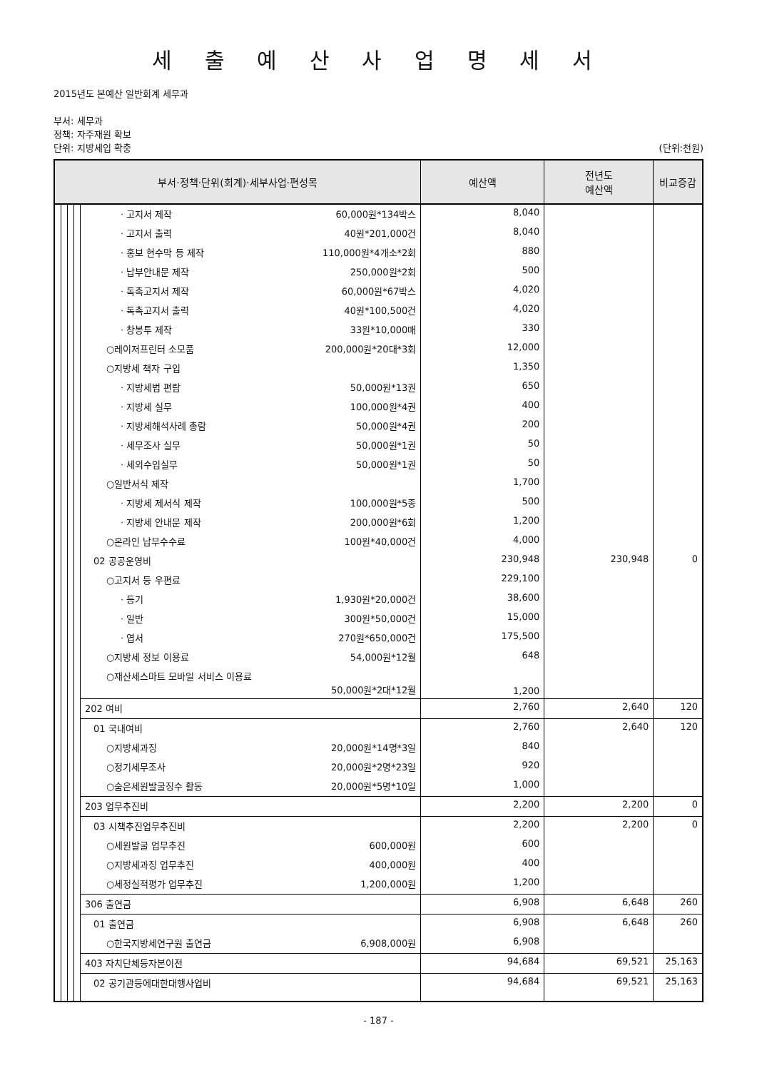세 출 예 산 사 업 명 세 서
2015년도 본예산 일반회계 세무과
부서: 세무과
정책: 자주재원 확보
단위: 지방세입 확충 (단위:천원)
| 부서·정책·단위(회계)·세부사업·편성목 | | | | | 예산액 | 전년도 예산액 | 비교증감 |
| --- | --- | --- | --- | --- | --- | --- | --- |
| | | | | · 고지서 제작 60,000원*134박스 | 8,040 | | |
| | | | | · 고지서 출력 40원*201,000건 | 8,040 | | |
| | | | | · 홍보 현수막 등 제작 110,000원*4개소*2회 | 880 | | |
| | | | | · 납부안내문 제작 250,000원*2회 | 500 | | |
| | | | | · 독촉고지서 제작 60,000원*67박스 | 4,020 | | |
| | | | | · 독촉고지서 출력 40원*100,500건 | 4,020 | | |
| | | | | · 창봉투 제작 33원*10,000매 | 330 | | |
| | | | | ○레이저프린터 소모품 200,000원*20대*3회 | 12,000 | | |
| | | | | ○지방세 책자 구입 | 1,350 | | |
| | | | | · 지방세법 편람 50,000원*13권 | 650 | | |
| | | | | · 지방세 실무 100,000원*4권 | 400 | | |
| | | | | · 지방세해석사례 총람 50,000원*4권 | 200 | | |
| | | | | · 세무조사 실무 50,000원*1권 | 50 | | |
| | | | | · 세외수입실무 50,000원*1권 | 50 | | |
| | | | | ○일반서식 제작 | 1,700 | | |
| | | | | · 지방세 제서식 제작 100,000원*5종 | 500 | | |
| | | | | · 지방세 안내문 제작 200,000원*6회 | 1,200 | | |
| | | | | ○온라인 납부수수료 100원*40,000건 | 4,000 | | |
| | | | | 02 공공운영비 | 230,948 | 230,948 | 0 |
| | | | | ○고지서 등 우편료 | 229,100 | | |
| | | | | · 등기 1,930원*20,000건 | 38,600 | | |
| | | | | · 일반 300원*50,000건 | 15,000 | | |
| | | | | · 엽서 270원*650,000건 | 175,500 | | |
| | | | | ○지방세 정보 이용료 54,000원*12월 | 648 | | |
| | | | | ○재산세스마트 모바일 서비스 이용료 50,000원*2대*12월 | 1,200 | | |
| | | | | 202 여비 | 2,760 | 2,640 | 120 |
| | | | | 01 국내여비 | 2,760 | 2,640 | 120 |
| | | | | ○지방세과징 20,000원*14명*3일 | 840 | | |
| | | | | ○정기세무조사 20,000원*2명*23일 | 920 | | |
| | | | | ○숨은세원발굴징수 활동 20,000원*5명*10일 | 1,000 | | |
| | | | | 203 업무추진비 | 2,200 | 2,200 | 0 |
| | | | | 03 시책추진업무추진비 | 2,200 | 2,200 | 0 |
| | | | | ○세원발굴 업무추진 600,000원 | 600 | | |
| | | | | ○지방세과징 업무추진 400,000원 | 400 | | |
| | | | | ○세정실적평가 업무추진 1,200,000원 | 1,200 | | |
| | | | | 306 출연금 | 6,908 | 6,648 | 260 |
| | | | | 01 출연금 | 6,908 | 6,648 | 260 |
| | | | | ○한국지방세연구원 출연금 6,908,000원 | 6,908 | | |
| | | | | 403 자치단체등자본이전 | 94,684 | 69,521 | 25,163 |
| | | | | 02 공기관등에대한대행사업비 | 94,684 | 69,521 | 25,163 |
- 187 -